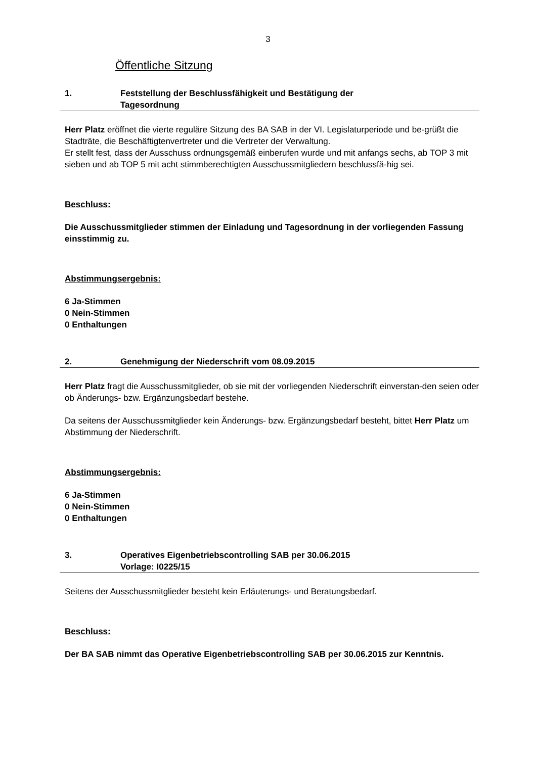3
Öffentliche Sitzung
1. Feststellung der Beschlussfähigkeit und Bestätigung der
Tagesordnung
Herr Platz eröffnet die vierte reguläre Sitzung des BA SAB in der VI. Legislaturperiode und be-grüßt die Stadträte, die Beschäftigtenvertreter und die Vertreter der Verwaltung.
Er stellt fest, dass der Ausschuss ordnungsgemäß einberufen wurde und mit anfangs sechs, ab TOP 3 mit sieben und ab TOP 5 mit acht stimmberechtigten Ausschussmitgliedern beschlussfä-hig sei.
Beschluss:
Die Ausschussmitglieder stimmen der Einladung und Tagesordnung in der vorliegenden Fassung einsstimmig zu.
Abstimmungsergebnis:
6 Ja-Stimmen
0 Nein-Stimmen
0 Enthaltungen
2. Genehmigung der Niederschrift vom 08.09.2015
Herr Platz fragt die Ausschussmitglieder, ob sie mit der vorliegenden Niederschrift einverstan-den seien oder ob Änderungs- bzw. Ergänzungsbedarf bestehe.
Da seitens der Ausschussmitglieder kein Änderungs- bzw. Ergänzungsbedarf besteht, bittet Herr Platz um Abstimmung der Niederschrift.
Abstimmungsergebnis:
6 Ja-Stimmen
0 Nein-Stimmen
0 Enthaltungen
3. Operatives Eigenbetriebscontrolling SAB per 30.06.2015
Vorlage: I0225/15
Seitens der Ausschussmitglieder besteht kein Erläuterungs- und Beratungsbedarf.
Beschluss:
Der BA SAB nimmt das Operative Eigenbetriebscontrolling SAB per 30.06.2015 zur Kenntnis.